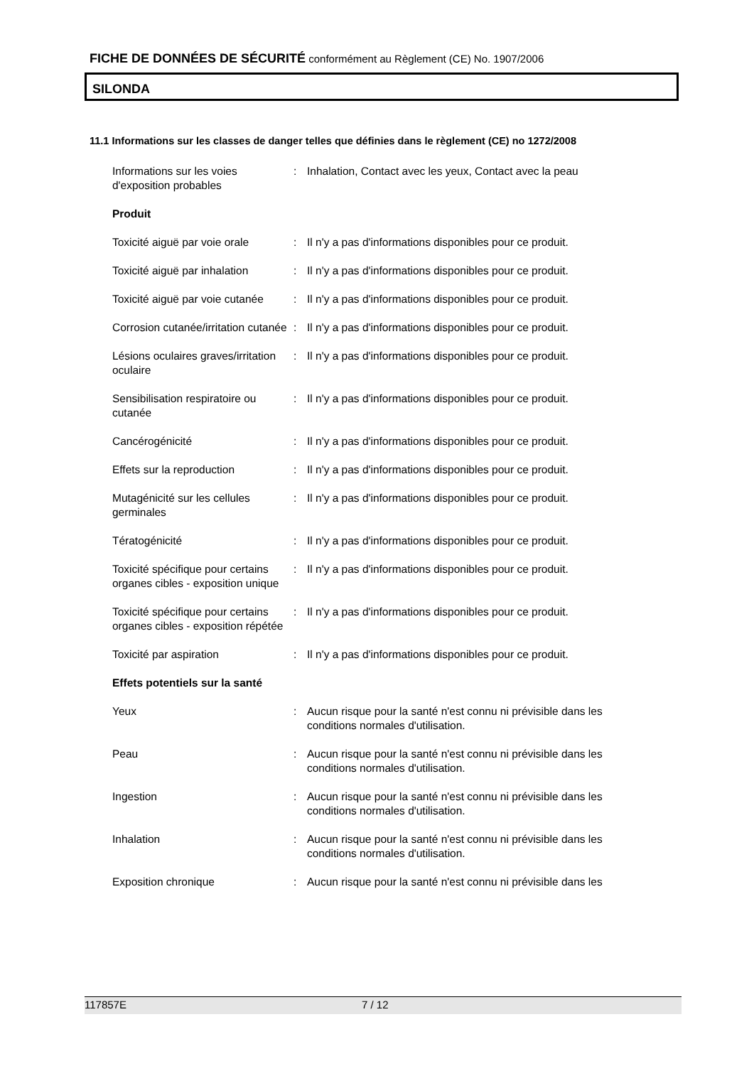FICHE DE DONNÉES DE SÉCURITÉ conformément au Règlement (CE) No. 1907/2006
SILONDA
11.1 Informations sur les classes de danger telles que définies dans le règlement (CE) no 1272/2008
| Informations sur les voies d'exposition probables | : | Inhalation, Contact avec les yeux, Contact avec la peau |
| Produit | | |
| Toxicité aiguë par voie orale | : | Il n'y a pas d'informations disponibles pour ce produit. |
| Toxicité aiguë par inhalation | : | Il n'y a pas d'informations disponibles pour ce produit. |
| Toxicité aiguë par voie cutanée | : | Il n'y a pas d'informations disponibles pour ce produit. |
| Corrosion cutanée/irritation cutanée | : | Il n'y a pas d'informations disponibles pour ce produit. |
| Lésions oculaires graves/irritation oculaire | : | Il n'y a pas d'informations disponibles pour ce produit. |
| Sensibilisation respiratoire ou cutanée | : | Il n'y a pas d'informations disponibles pour ce produit. |
| Cancérogénicité | : | Il n'y a pas d'informations disponibles pour ce produit. |
| Effets sur la reproduction | : | Il n'y a pas d'informations disponibles pour ce produit. |
| Mutagénicité sur les cellules germinales | : | Il n'y a pas d'informations disponibles pour ce produit. |
| Tératogénicité | : | Il n'y a pas d'informations disponibles pour ce produit. |
| Toxicité spécifique pour certains organes cibles - exposition unique | : | Il n'y a pas d'informations disponibles pour ce produit. |
| Toxicité spécifique pour certains organes cibles - exposition répétée | : | Il n'y a pas d'informations disponibles pour ce produit. |
| Toxicité par aspiration | : | Il n'y a pas d'informations disponibles pour ce produit. |
| Effets potentiels sur la santé | | |
| Yeux | : | Aucun risque pour la santé n'est connu ni prévisible dans les conditions normales d'utilisation. |
| Peau | : | Aucun risque pour la santé n'est connu ni prévisible dans les conditions normales d'utilisation. |
| Ingestion | : | Aucun risque pour la santé n'est connu ni prévisible dans les conditions normales d'utilisation. |
| Inhalation | : | Aucun risque pour la santé n'est connu ni prévisible dans les conditions normales d'utilisation. |
| Exposition chronique | : | Aucun risque pour la santé n'est connu ni prévisible dans les |
117857E 7 / 12